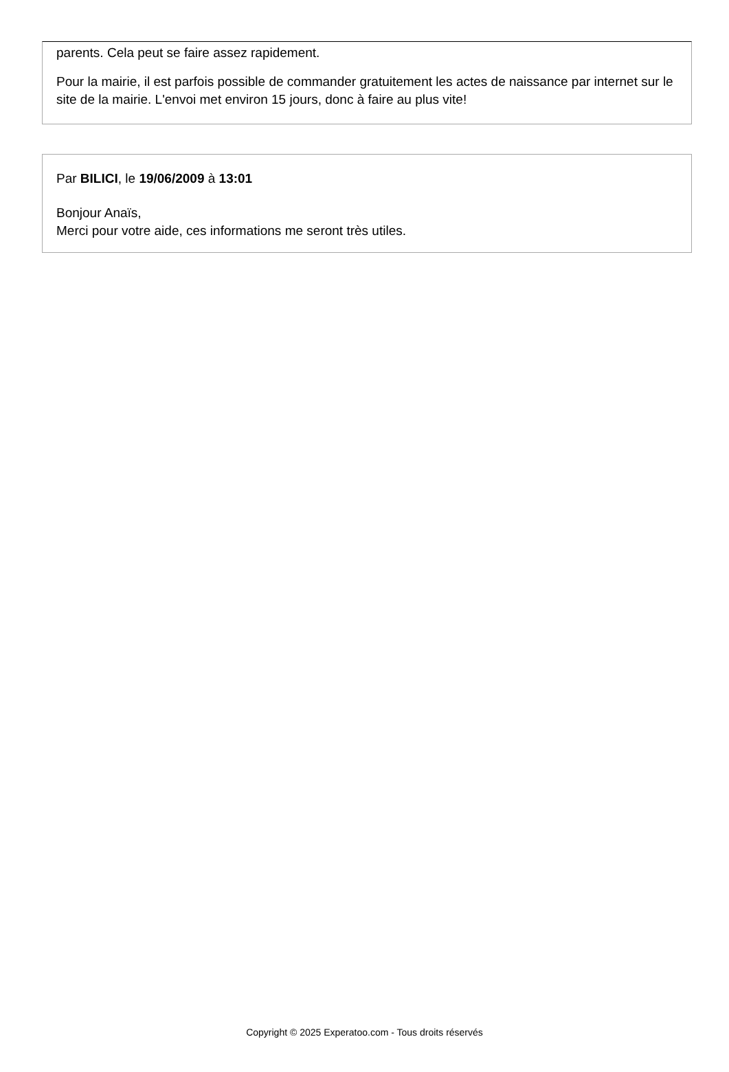parents. Cela peut se faire assez rapidement.
Pour la mairie, il est parfois possible de commander gratuitement les actes de naissance par internet sur le site de la mairie. L'envoi met environ 15 jours, donc à faire au plus vite!
Par BILICI, le 19/06/2009 à 13:01
Bonjour Anaïs,
Merci pour votre aide, ces informations me seront très utiles.
Copyright © 2025 Experatoo.com - Tous droits réservés